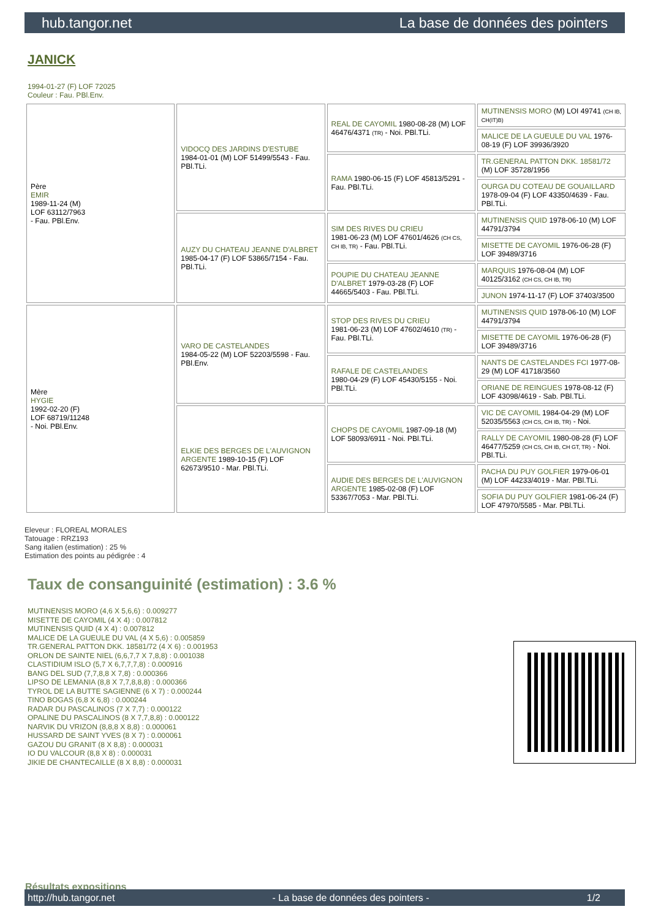hub.tangor.net La base de données des pointers
JANICK
1994-01-27 (F) LOF 72025
Couleur : Fau. PBl.Env.
| Père EMIR 1989-11-24 (M) LOF 63112/7963 - Fau. PBl.Env. | VIDOCQ DES JARDINS D'ESTUBE 1984-01-01 (M) LOF 51499/5543 - Fau. PBl.TLi. | REAL DE CAYOMIL 1980-08-28 (M) LOF 46476/4371 (TR) - Noi. PBl.TLi. | MUTINENSIS MORO (M) LOI 49741 (CH IB, CH(IT)B) |
| | | | MALICE DE LA GUEULE DU VAL 1976-08-19 (F) LOF 39936/3920 |
| | | RAMA 1980-06-15 (F) LOF 45813/5291 - Fau. PBl.TLi. | TR.GENERAL PATTON DKK. 18581/72 (M) LOF 35728/1956 |
| | | | OURGA DU COTEAU DE GOUAILLARD 1978-09-04 (F) LOF 43350/4639 - Fau. PBl.TLi. |
| | AUZY DU CHATEAU JEANNE D'ALBRET 1985-04-17 (F) LOF 53865/7154 - Fau. PBl.TLi. | SIM DES RIVES DU CRIEU 1981-06-23 (M) LOF 47601/4626 (CH CS, CH IB, TR) - Fau. PBl.TLi. | MUTINENSIS QUID 1978-06-10 (M) LOF 44791/3794 |
| | | | MISETTE DE CAYOMIL 1976-06-28 (F) LOF 39489/3716 |
| | | POUPIE DU CHATEAU JEANNE D'ALBRET 1979-03-28 (F) LOF 44665/5403 - Fau. PBl.TLi. | MARQUIS 1976-08-04 (M) LOF 40125/3162 (CH CS, CH IB, TR) |
| | | | JUNON 1974-11-17 (F) LOF 37403/3500 |
| Mère HYGIE 1992-02-20 (F) LOF 68719/11248 - Noi. PBl.Env. | VARO DE CASTELANDES 1984-05-22 (M) LOF 52203/5598 - Fau. PBl.Env. | STOP DES RIVES DU CRIEU 1981-06-23 (M) LOF 47602/4610 (TR) - Fau. PBl.TLi. | MUTINENSIS QUID 1978-06-10 (M) LOF 44791/3794 |
| | | | MISETTE DE CAYOMIL 1976-06-28 (F) LOF 39489/3716 |
| | | RAFALE DE CASTELANDES 1980-04-29 (F) LOF 45430/5155 - Noi. PBl.TLi. | NANTS DE CASTELANDES FCI 1977-08-29 (M) LOF 41718/3560 |
| | | | ORIANE DE REINGUES 1978-08-12 (F) LOF 43098/4619 - Sab. PBl.TLi. |
| | ELKIE DES BERGES DE L'AUVIGNON ARGENTE 1989-10-15 (F) LOF 62673/9510 - Mar. PBl.TLi. | CHOPS DE CAYOMIL 1987-09-18 (M) LOF 58093/6911 - Noi. PBl.TLi. | VIC DE CAYOMIL 1984-04-29 (M) LOF 52035/5563 (CH CS, CH IB, TR) - Noi. |
| | | | RALLY DE CAYOMIL 1980-08-28 (F) LOF 46477/5259 (CH CS, CH IB, CH GT, TR) - Noi. PBl.TLi. |
| | | AUDIE DES BERGES DE L'AUVIGNON ARGENTE 1985-02-08 (F) LOF 53367/7053 - Mar. PBl.TLi. | PACHA DU PUY GOLFIER 1979-06-01 (M) LOF 44233/4019 - Mar. PBl.TLi. |
| | | | SOFIA DU PUY GOLFIER 1981-06-24 (F) LOF 47970/5585 - Mar. PBl.TLi. |
Eleveur : FLOREAL MORALES
Tatouage : RRZ193
Sang italien (estimation) : 25 %
Estimation des points au pédigrée : 4
Taux de consanguinité (estimation) : 3.6 %
MUTINENSIS MORO (4,6 X 5,6,6) : 0.009277
MISETTE DE CAYOMIL (4 X 4) : 0.007812
MUTINENSIS QUID (4 X 4) : 0.007812
MALICE DE LA GUEULE DU VAL (4 X 5,6) : 0.005859
TR.GENERAL PATTON DKK. 18581/72 (4 X 6) : 0.001953
ORLON DE SAINTE NIEL (6,6,7,7 X 7,8,8) : 0.001038
CLASTIDIUM ISLO (5,7 X 6,7,7,7,8) : 0.000916
BANG DEL SUD (7,7,8,8 X 7,8) : 0.000366
LIPSO DE LEMANIA (8,8 X 7,7,8,8,8) : 0.000366
TYROL DE LA BUTTE SAGIENNE (6 X 7) : 0.000244
TINO BOGAS (6,8 X 6,8) : 0.000244
RADAR DU PASCALINOS (7 X 7,7) : 0.000122
OPALINE DU PASCALINOS (8 X 7,7,8,8) : 0.000122
NARVIK DU VRIZON (8,8,8 X 8,8) : 0.000061
HUSSARD DE SAINT YVES (8 X 7) : 0.000061
GAZOU DU GRANIT (8 X 8,8) : 0.000031
IO DU VALCOUR (8,8 X 8) : 0.000031
JIKIE DE CHANTECAILLE (8 X 8,8) : 0.000031
Résultats expositions
http://hub.tangor.net - La base de données des pointers - 1/2